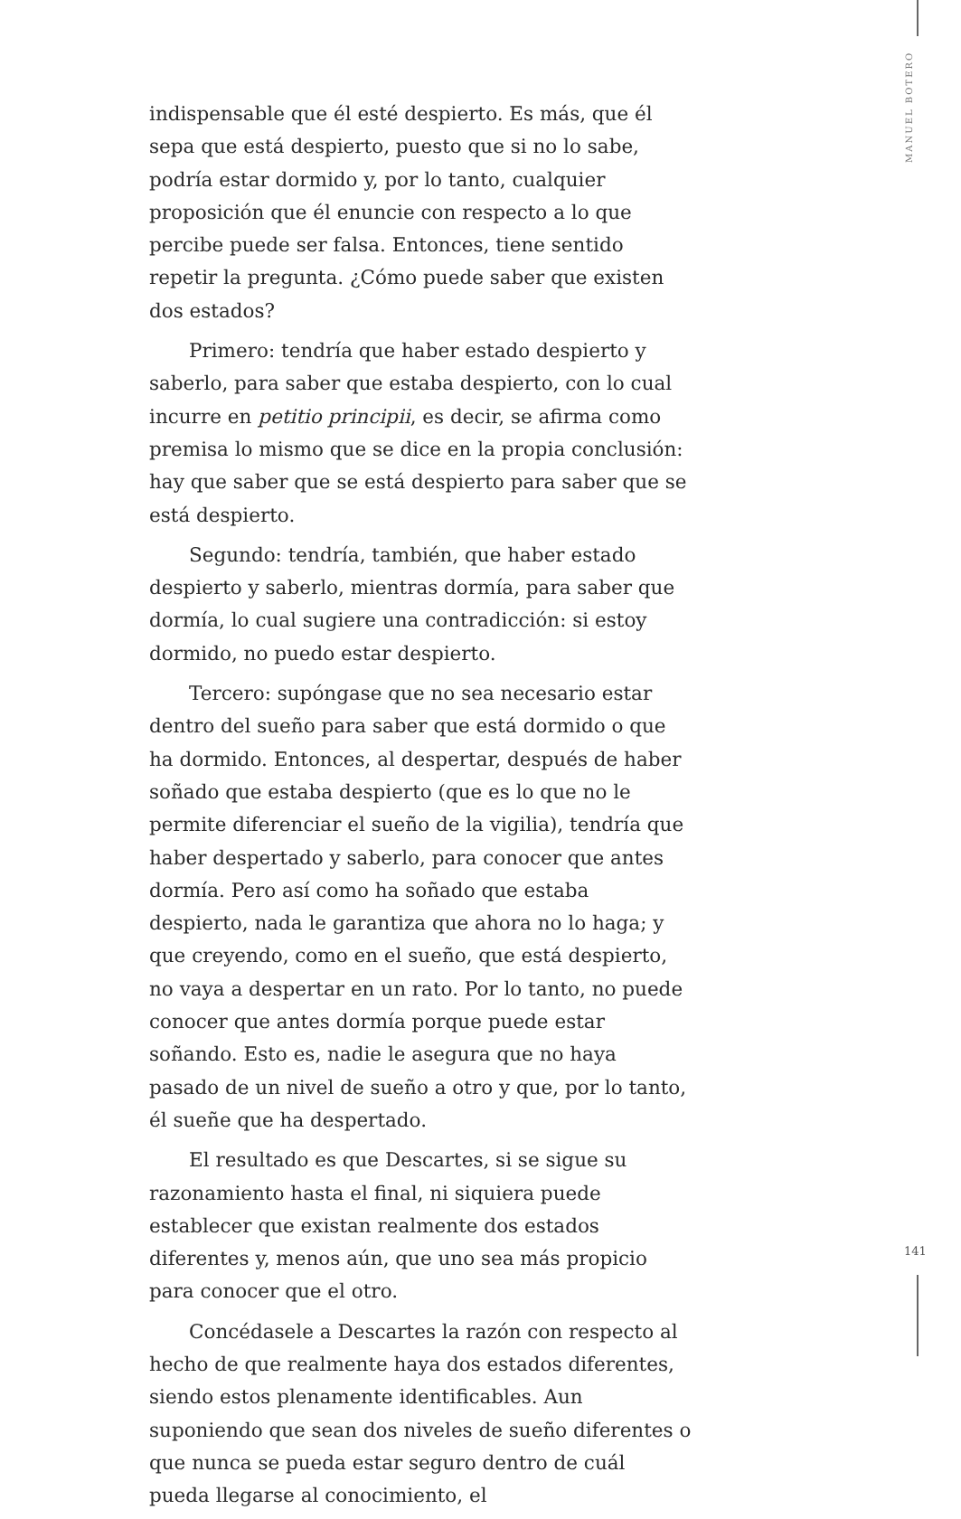MANUEL BOTERO
indispensable que él esté despierto. Es más, que él sepa que está despierto, puesto que si no lo sabe, podría estar dormido y, por lo tanto, cualquier proposición que él enuncie con respecto a lo que percibe puede ser falsa. Entonces, tiene sentido repetir la pregunta. ¿Cómo puede saber que existen dos estados?
Primero: tendría que haber estado despierto y saberlo, para saber que estaba despierto, con lo cual incurre en petitio principii, es decir, se afirma como premisa lo mismo que se dice en la propia conclusión: hay que saber que se está despierto para saber que se está despierto.
Segundo: tendría, también, que haber estado despierto y saberlo, mientras dormía, para saber que dormía, lo cual sugiere una contradicción: si estoy dormido, no puedo estar despierto.
Tercero: supóngase que no sea necesario estar dentro del sueño para saber que está dormido o que ha dormido. Entonces, al despertar, después de haber soñado que estaba despierto (que es lo que no le permite diferenciar el sueño de la vigilia), tendría que haber despertado y saberlo, para conocer que antes dormía. Pero así como ha soñado que estaba despierto, nada le garantiza que ahora no lo haga; y que creyendo, como en el sueño, que está despierto, no vaya a despertar en un rato. Por lo tanto, no puede conocer que antes dormía porque puede estar soñando. Esto es, nadie le asegura que no haya pasado de un nivel de sueño a otro y que, por lo tanto, él sueñe que ha despertado.
El resultado es que Descartes, si se sigue su razonamiento hasta el final, ni siquiera puede establecer que existan realmente dos estados diferentes y, menos aún, que uno sea más propicio para conocer que el otro.
Concédasele a Descartes la razón con respecto al hecho de que realmente haya dos estados diferentes, siendo estos plenamente identificables. Aun suponiendo que sean dos niveles de sueño diferentes o que nunca se pueda estar seguro dentro de cuál pueda llegarse al conocimiento, el
141